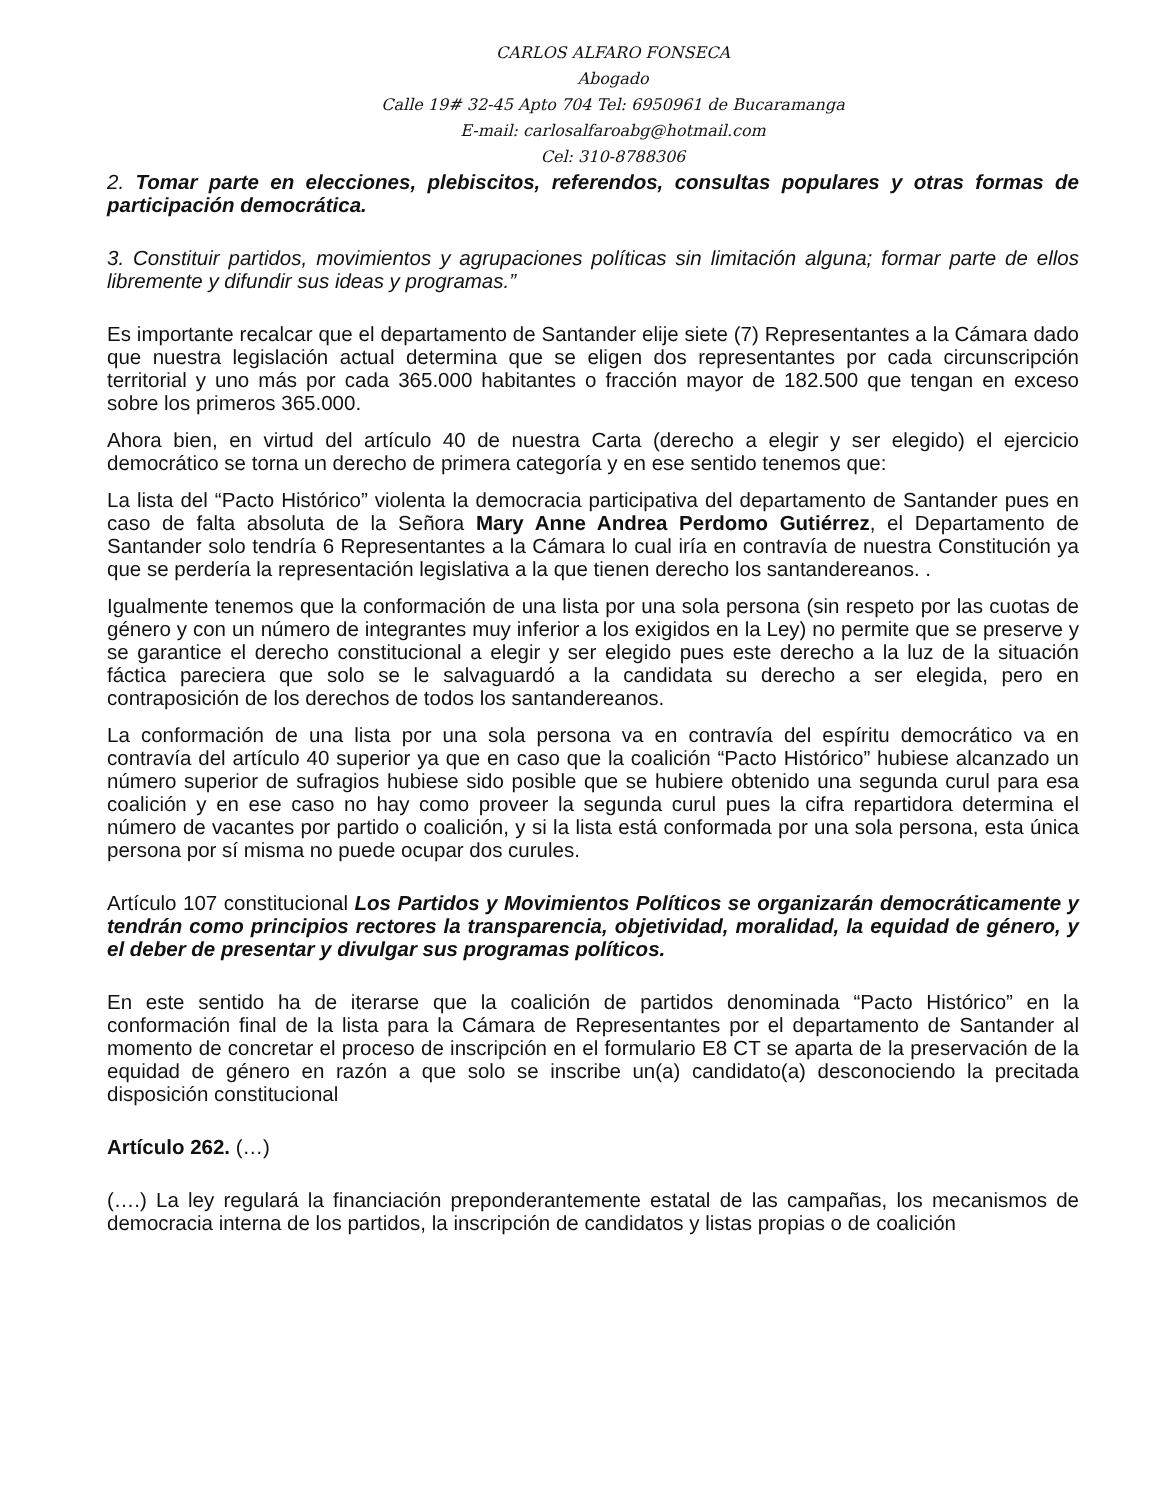CARLOS ALFARO FONSECA
Abogado
Calle 19# 32-45 Apto 704 Tel: 6950961 de Bucaramanga
E-mail: carlosalfaroabg@hotmail.com
Cel: 310-8788306
2. Tomar parte en elecciones, plebiscitos, referendos, consultas populares y otras formas de participación democrática.
3. Constituir partidos, movimientos y agrupaciones políticas sin limitación alguna; formar parte de ellos libremente y difundir sus ideas y programas.”
Es importante recalcar que el departamento de Santander elije siete (7) Representantes a la Cámara dado que nuestra legislación actual determina que se eligen dos representantes por cada circunscripción territorial y uno más por cada 365.000 habitantes o fracción mayor de 182.500 que tengan en exceso sobre los primeros 365.000.
Ahora bien, en virtud del artículo 40 de nuestra Carta (derecho a elegir y ser elegido) el ejercicio democrático se torna un derecho de primera categoría y en ese sentido tenemos que:
La lista del “Pacto Histórico” violenta la democracia participativa del departamento de Santander pues en caso de falta absoluta de la Señora Mary Anne Andrea Perdomo Gutiérrez, el Departamento de Santander solo tendría 6 Representantes a la Cámara lo cual iría en contravía de nuestra Constitución ya que se perdería la representación legislativa a la que tienen derecho los santandereanos. .
Igualmente tenemos que la conformación de una lista por una sola persona (sin respeto por las cuotas de género y con un número de integrantes muy inferior a los exigidos en la Ley) no permite que se preserve y se garantice el derecho constitucional a elegir y ser elegido pues este derecho a la luz de la situación fáctica pareciera que solo se le salvaguardó a la candidata su derecho a ser elegida, pero en contraposición de los derechos de todos los santandereanos.
La conformación de una lista por una sola persona va en contravía del espíritu democrático va en contravía del artículo 40 superior ya que en caso que la coalición “Pacto Histórico” hubiese alcanzado un número superior de sufragios hubiese sido posible que se hubiere obtenido una segunda curul para esa coalición y en ese caso no hay como proveer la segunda curul pues la cifra repartidora determina el número de vacantes por partido o coalición, y si la lista está conformada por una sola persona, esta única persona por sí misma no puede ocupar dos curules.
Artículo 107 constitucional Los Partidos y Movimientos Políticos se organizarán democráticamente y tendrán como principios rectores la transparencia, objetividad, moralidad, la equidad de género, y el deber de presentar y divulgar sus programas políticos.
En este sentido ha de iterarse que la coalición de partidos denominada “Pacto Histórico” en la conformación final de la lista para la Cámara de Representantes por el departamento de Santander al momento de concretar el proceso de inscripción en el formulario E8 CT se aparta de la preservación de la equidad de género en razón a que solo se inscribe un(a) candidato(a) desconociendo la precitada disposición constitucional
Artículo 262. (…)
(….) La ley regulará la financiación preponderantemente estatal de las campañas, los mecanismos de democracia interna de los partidos, la inscripción de candidatos y listas propias o de coalición